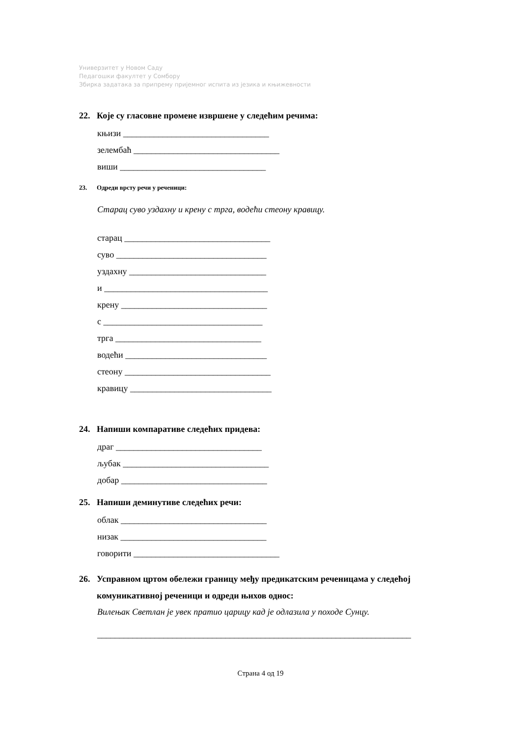Универзитет у Новом Саду
Педагошки факултет у Сомбору
Збирка задатака за припрему пријемног испита из језика и књижевности
22. Које су гласовне промене извршене у следећим речима:
књизи _________________________________
зелембаћ _________________________________
виши _________________________________
23. Одреди врсту речи у реченици:
Старац суво уздахну и крену с трга, водећи стеону кравицу.
старац _________________________________
суво __________________________________
уздахну _______________________________
и _____________________________________
крену _________________________________
с ____________________________________
трга _________________________________
водећи ________________________________
стеону _________________________________
кравицу ________________________________
24. Напиши компаративе следећих придева:
драг _________________________________
љубак _________________________________
добар _________________________________
25. Напиши деминутиве следећих речи:
облак _________________________________
низак _________________________________
говорити _________________________________
26. Усправном цртом обележи границу међу предикатским реченицама у следећој
комуникативној реченици и одреди њихов однос:
Вилењак Светлан је увек пратио царицу кад је одлазила у походе Сунцу.
_______________________________________________________________________
Страна 4 од 19